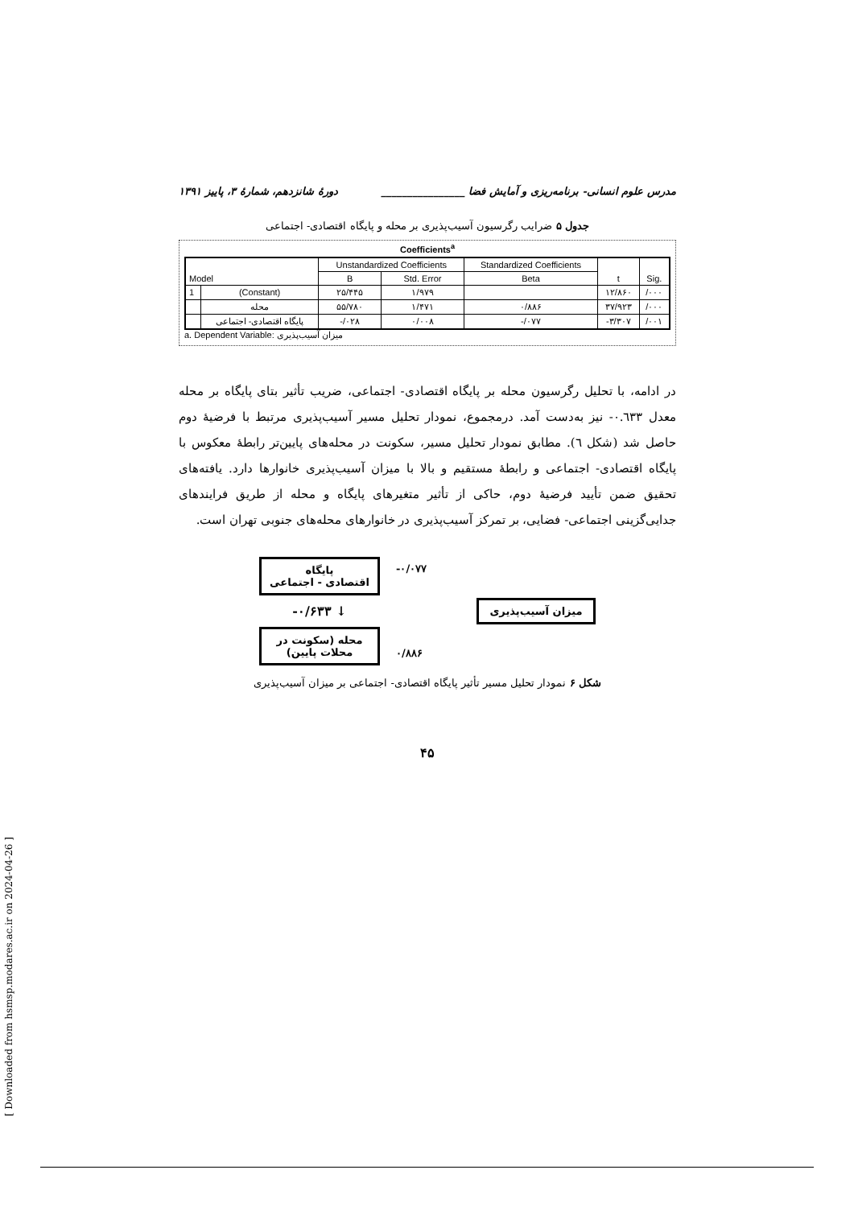مدرس علوم انسانی- برنامه‌ریزی و آمایش فضا ________________ دورهٔ شانزدهم، شمارهٔ ۳، پاییز ۱۳۹۱
جدول ۵ ضرایب رگرسیون آسیب‌پذیری بر محله و پایگاه اقتصادی- اجتماعی
Coefficients<sup>a</sup>
| Model | | Unstandardized Coefficients | | Standardized Coefficients | t | Sig. |
| --- | --- | --- | --- | --- | --- | --- |
| | | B | Std. Error | Beta | | |
| 1 | (Constant) | ۲۵/۴۴۵ | ۱/۹۷۹ | | ۱۲/۸۶۰ | /۰۰۰ |
| | محله | ۵۵/۷۸۰ | ۱/۴۷۱ | ۰/۸۸۶ | ۳۷/۹۲۳ | /۰۰۰ |
| | پایگاه اقتصادی- اجتماعی | -/۰۲۸ | ۰/۰۰۸ | -/۰۷۷ | -۳/۳۰۷ | /۰۰۱ |
a. Dependent Variable: میزان آسیب‌پذیری
در ادامه، با تحلیل رگرسیون محله بر پایگاه اقتصادی- اجتماعی، ضریب تأثیر بتای پایگاه بر محله معدل ۰.٦٣٣- نیز به‌دست آمد. درمجموع، نمودار تحلیل مسیر آسیب‌پذیری مرتبط با فرضیهٔ دوم حاصل شد (شکل ٦). مطابق نمودار تحلیل مسیر، سکونت در محله‌های پایین‌تر رابطهٔ معکوس با پایگاه اقتصادی- اجتماعی و رابطهٔ مستقیم و بالا با میزان آسیب‌پذیری خانوارها دارد. یافته‌های تحقیق ضمن تأیید فرضیهٔ دوم، حاکی از تأثیر متغیرهای پایگاه و محله از طریق فرایندهای جدایی‌گزینی اجتماعی- فضایی، بر تمرکز آسیب‌پذیری در خانوارهای محله‌های جنوبی تهران است.
پایگاه
اقتصادی - اجتماعی
-۰/۶۳۳ ↓
محله (سکونت در
محلات پایین)
-۰/۰۷۷
۰/۸۸۶
میزان آسیب‌پذیری
شکل ۶ نمودار تحلیل مسیر تأثیر پایگاه اقتصادی- اجتماعی بر میزان آسیب‌پذیری
۴۵
[ Downloaded from hsmsp.modares.ac.ir on 2024-04-26 ]